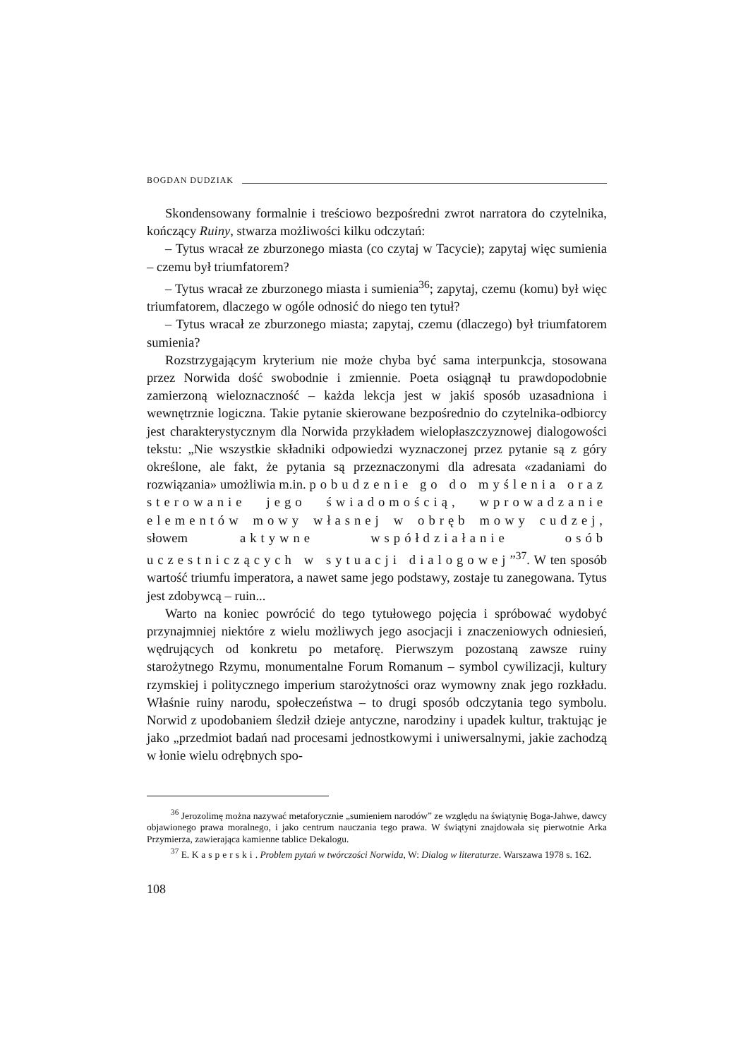BOGDAN DUDZIAK
Skondensowany formalnie i treściowo bezpośredni zwrot narratora do czytelnika, kończący Ruiny, stwarza możliwości kilku odczytań:
– Tytus wracał ze zburzonego miasta (co czytaj w Tacycie); zapytaj więc sumienia – czemu był triumfatorem?
– Tytus wracał ze zburzonego miasta i sumienia<sup>36</sup>; zapytaj, czemu (komu) był więc triumfatorem, dlaczego w ogóle odnosić do niego ten tytuł?
– Tytus wracał ze zburzonego miasta; zapytaj, czemu (dlaczego) był triumfatorem sumienia?
Rozstrzygającym kryterium nie może chyba być sama interpunkcja, stosowana przez Norwida dość swobodnie i zmiennie. Poeta osiągnął tu prawdopodobnie zamierzoną wieloznaczność – każda lekcja jest w jakiś sposób uzasadniona i wewnętrznie logiczna. Takie pytanie skierowane bezpośrednio do czytelnika-odbiorcy jest charakterystycznym dla Norwida przykładem wielopłaszczyznowej dialogowości tekstu: „Nie wszystkie składniki odpowiedzi wyznaczonej przez pytanie są z góry określone, ale fakt, że pytania są przeznaczonymi dla adresata «zadaniami do rozwiązania» umożliwia m.in. pobudzenie go do myślenia oraz sterowanie jego świadomością, wprowadzanie elementów mowy własnej w obręb mowy cudzej, słowem aktywne współdziałanie osób uczestniczących w sytuacji dialogowej”<sup>37</sup>. W ten sposób wartość triumfu imperatora, a nawet same jego podstawy, zostaje tu zanegowana. Tytus jest zdobywcą – ruin...
Warto na koniec powrócić do tego tytułowego pojęcia i spróbować wydobyć przynajmniej niektóre z wielu możliwych jego asocjacji i znaczeniowych odniesień, wędrujących od konkretu po metaforę. Pierwszym pozostaną zawsze ruiny starożytnego Rzymu, monumentalne Forum Romanum – symbol cywilizacji, kultury rzymskiej i politycznego imperium starożytności oraz wymowny znak jego rozkładu. Właśnie ruiny narodu, społeczeństwa – to drugi sposób odczytania tego symbolu. Norwid z upodobaniem śledził dzieje antyczne, narodziny i upadek kultur, traktując je jako „przedmiot badań nad procesami jednostkowymi i uniwersalnymi, jakie zachodzą w łonie wielu odrębnych spo-
<sup>36</sup> Jerozolimę można nazywać metaforycznie „sumieniem narodów” ze względu na świątynię Boga-Jahwe, dawcy objawionego prawa moralnego, i jako centrum nauczania tego prawa. W świątyni znajdowała się pierwotnie Arka Przymierza, zawierająca kamienne tablice Dekalogu.
<sup>37</sup> E. Kasperski. Problem pytań w twórczości Norwida, W: Dialog w literaturze. Warszawa 1978 s. 162.
108